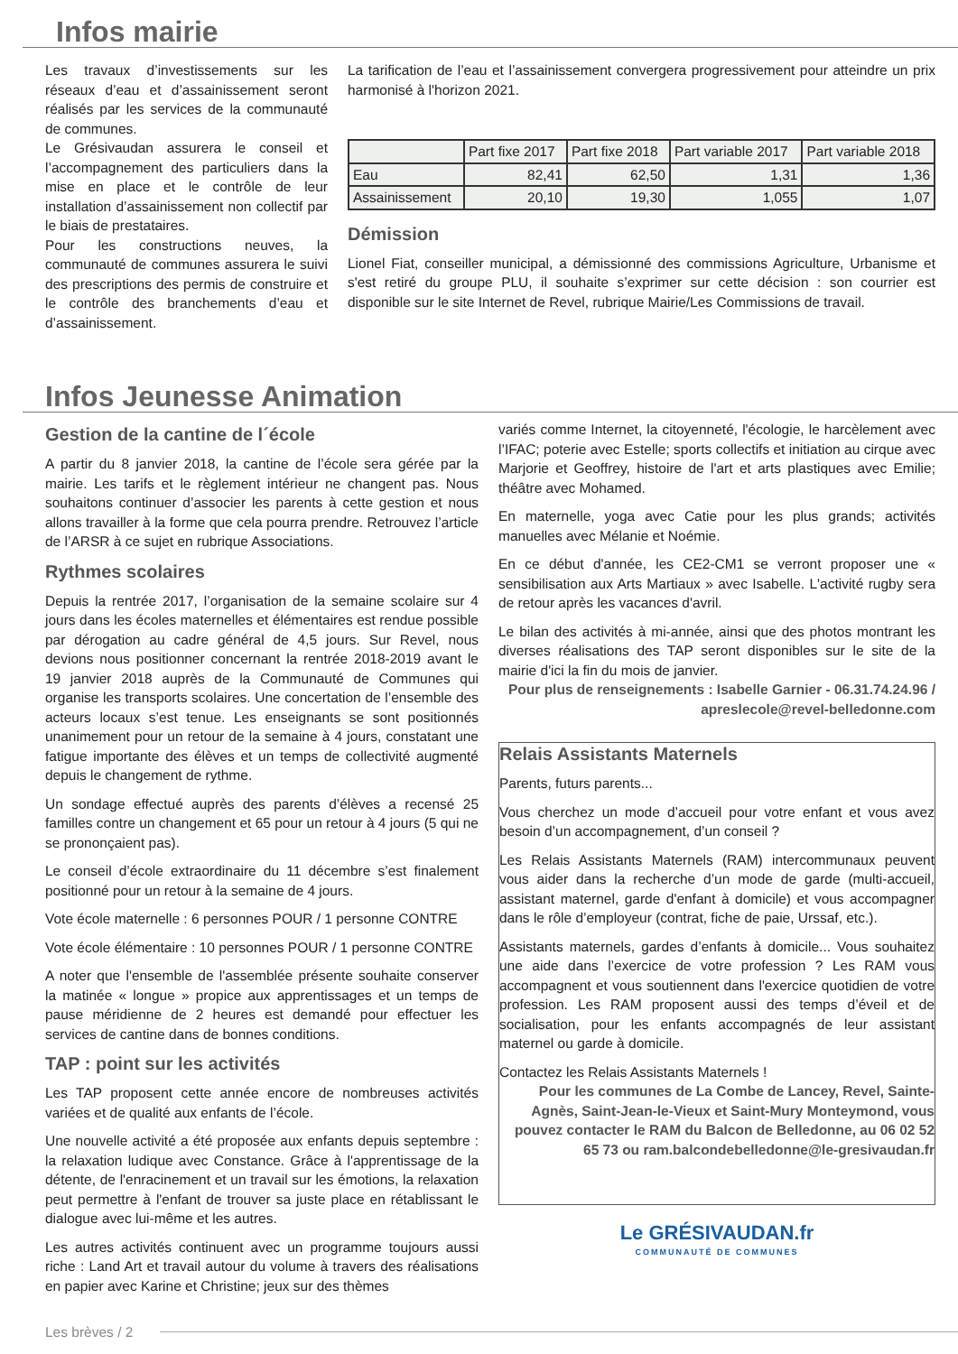Infos mairie
Les travaux d’investissements sur les réseaux d’eau et d’assainissement seront réalisés par les services de la communauté de communes.
Le Grésivaudan assurera le conseil et l’accompagnement des particuliers dans la mise en place et le contrôle de leur installation d’assainissement non collectif par le biais de prestataires.
Pour les constructions neuves, la communauté de communes assurera le suivi des prescriptions des permis de construire et le contrôle des branchements d’eau et d’assainissement.
La tarification de l’eau et l’assainissement convergera progressivement pour atteindre un prix harmonisé à l'horizon 2021.
| | Part fixe 2017 | Part fixe 2018 | Part variable 2017 | Part variable 2018 |
| --- | --- | --- | --- | --- |
| Eau | 82,41 | 62,50 | 1,31 | 1,36 |
| Assainissement | 20,10 | 19,30 | 1,055 | 1,07 |
Démission
Lionel Fiat, conseiller municipal, a démissionné des commissions Agriculture, Urbanisme et s'est retiré du groupe PLU, il souhaite s’exprimer sur cette décision : son courrier est disponible sur le site Internet de Revel, rubrique Mairie/Les Commissions de travail.
Infos Jeunesse Animation
Gestion de la cantine de l´école
A partir du 8 janvier 2018, la cantine de l’école sera gérée par la mairie. Les tarifs et le règlement intérieur ne changent pas. Nous souhaitons continuer d’associer les parents à cette gestion et nous allons travailler à la forme que cela pourra prendre. Retrouvez l’article de l’ARSR à ce sujet en rubrique Associations.
Rythmes scolaires
Depuis la rentrée 2017, l’organisation de la semaine scolaire sur 4 jours dans les écoles maternelles et élémentaires est rendue possible par dérogation au cadre général de 4,5 jours. Sur Revel, nous devions nous positionner concernant la rentrée 2018-2019 avant le 19 janvier 2018 auprès de la Communauté de Communes qui organise les transports scolaires. Une concertation de l’ensemble des acteurs locaux s’est tenue. Les enseignants se sont positionnés unanimement pour un retour de la semaine à 4 jours, constatant une fatigue importante des élèves et un temps de collectivité augmenté depuis le changement de rythme.
Un sondage effectué auprès des parents d’élèves a recensé 25 familles contre un changement et 65 pour un retour à 4 jours (5 qui ne se prononçaient pas).
Le conseil d’école extraordinaire du 11 décembre s’est finalement positionné pour un retour à la semaine de 4 jours.
Vote école maternelle : 6 personnes POUR / 1 personne CONTRE
Vote école élémentaire : 10 personnes POUR / 1 personne CONTRE
A noter que l'ensemble de l'assemblée présente souhaite conserver la matinée « longue » propice aux apprentissages et un temps de pause méridienne de 2 heures est demandé pour effectuer les services de cantine dans de bonnes conditions.
TAP : point sur les activités
Les TAP proposent cette année encore de nombreuses activités variées et de qualité aux enfants de l’école.
Une nouvelle activité a été proposée aux enfants depuis septembre : la relaxation ludique avec Constance. Grâce à l'apprentissage de la détente, de l'enracinement et un travail sur les émotions, la relaxation peut permettre à l'enfant de trouver sa juste place en rétablissant le dialogue avec lui-même et les autres.
Les autres activités continuent avec un programme toujours aussi riche : Land Art et travail autour du volume à travers des réalisations en papier avec Karine et Christine; jeux sur des thèmes
variés comme Internet, la citoyenneté, l'écologie, le harcèlement avec l’IFAC; poterie avec Estelle; sports collectifs et initiation au cirque avec Marjorie et Geoffrey, histoire de l'art et arts plastiques avec Emilie; théâtre avec Mohamed.
En maternelle, yoga avec Catie pour les plus grands; activités manuelles avec Mélanie et Noémie.
En ce début d'année, les CE2-CM1 se verront proposer une « sensibilisation aux Arts Martiaux » avec Isabelle. L'activité rugby sera de retour après les vacances d'avril.
Le bilan des activités à mi-année, ainsi que des photos montrant les diverses réalisations des TAP seront disponibles sur le site de la mairie d'ici la fin du mois de janvier.
Pour plus de renseignements : Isabelle Garnier - 06.31.74.24.96 / apreslecole@revel-belledonne.com
Relais Assistants Maternels
Parents, futurs parents...
Vous cherchez un mode d’accueil pour votre enfant et vous avez besoin d’un accompagnement, d’un conseil ?
Les Relais Assistants Maternels (RAM) intercommunaux peuvent vous aider dans la recherche d’un mode de garde (multi-accueil, assistant maternel, garde d'enfant à domicile) et vous accompagner dans le rôle d’employeur (contrat, fiche de paie, Urssaf, etc.).
Assistants maternels, gardes d’enfants à domicile... Vous souhaitez une aide dans l’exercice de votre profession ? Les RAM vous accompagnent et vous soutiennent dans l'exercice quotidien de votre profession. Les RAM proposent aussi des temps d’éveil et de socialisation, pour les enfants accompagnés de leur assistant maternel ou garde à domicile.
Contactez les Relais Assistants Maternels !
Pour les communes de La Combe de Lancey, Revel, Sainte-Agnès, Saint-Jean-le-Vieux et Saint-Mury Monteymond, vous pouvez contacter le RAM du Balcon de Belledonne, au 06 02 52 65 73 ou ram.balcondebelledonne@le-gresivaudan.fr
Le GRÉSIVAUDAN.fr
COMMUNAUTÉ DE COMMUNES
Les brèves / 2